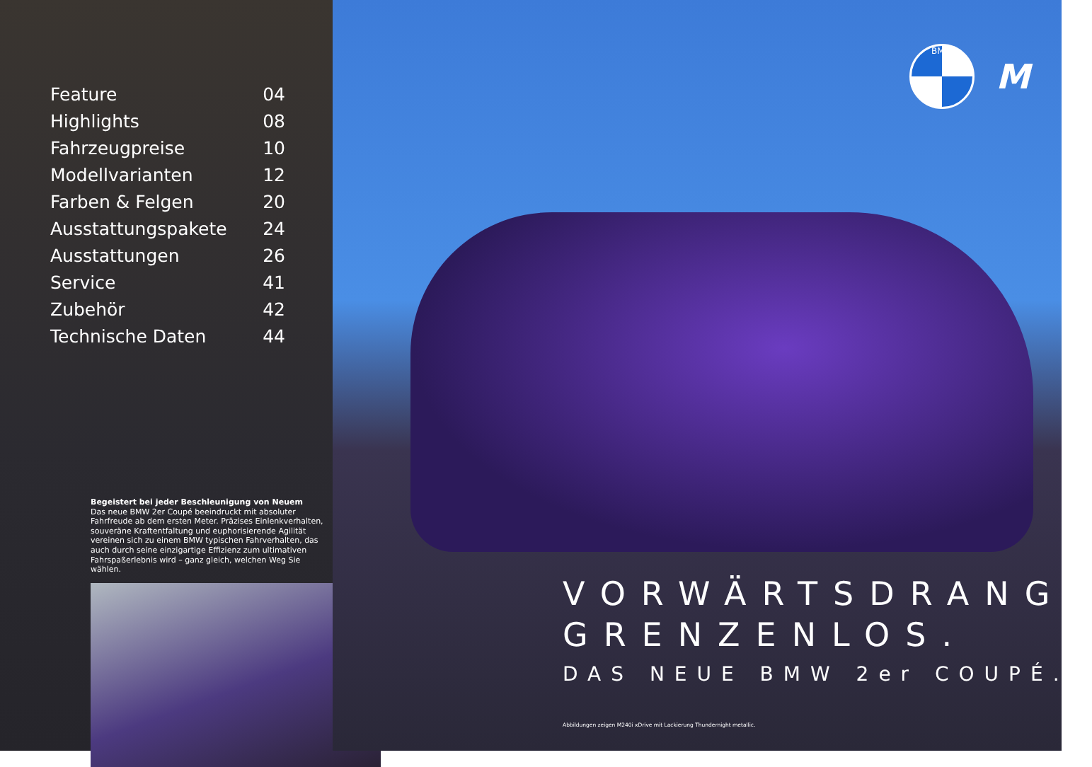Feature 04
Highlights 08
Fahrzeugpreise 10
Modellvarianten 12
Farben & Felgen 20
Ausstattungspakete 24
Ausstattungen 26
Service 41
Zubehör 42
Technische Daten 44
Begeistert bei jeder Beschleunigung von Neuem
Das neue BMW 2er Coupé beeindruckt mit absoluter Fahrfreude ab dem ersten Meter. Präzises Einlenkverhalten, souveräne Kraftentfaltung und euphorisierende Agilität vereinen sich zu einem BMW typischen Fahrverhalten, das auch durch seine einzigartige Effizienz zum ultimativen Fahrspaßerlebnis wird – ganz gleich, welchen Weg Sie wählen.
BMW
M
VORWÄRTSDRANG:
GRENZENLOS.
DAS NEUE BMW 2er COUPÉ.
Abbildungen zeigen M240i xDrive mit Lackierung Thundernight metallic.